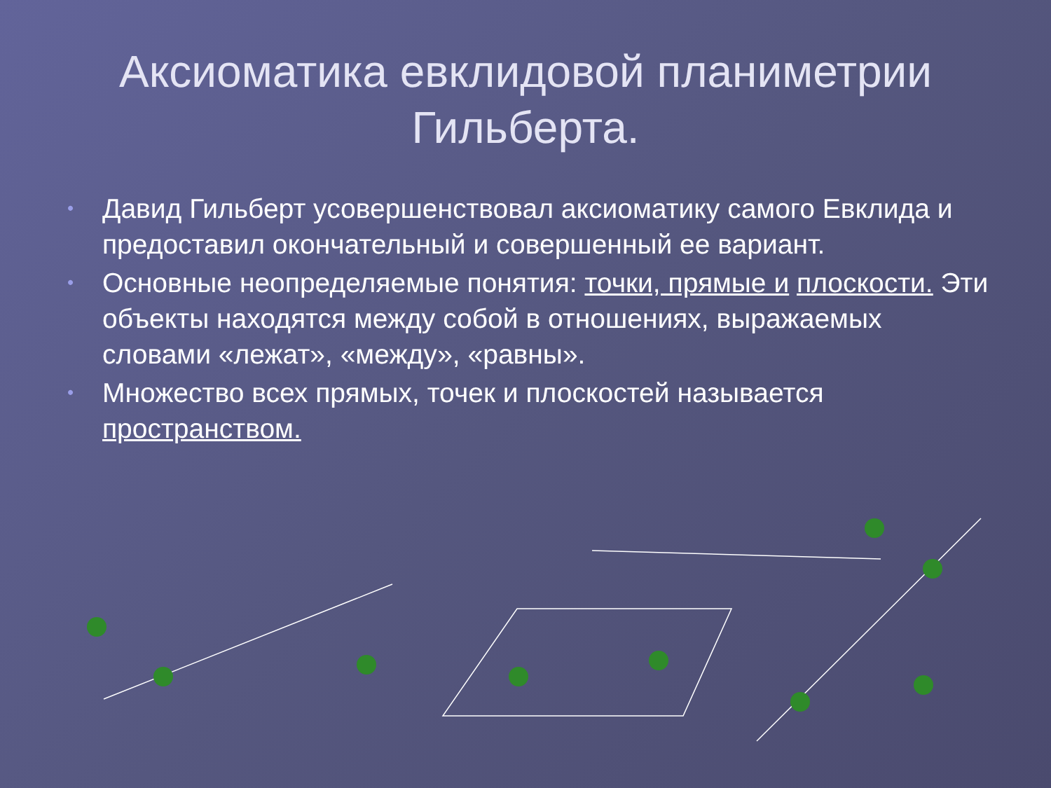Аксиоматика евклидовой планиметрии Гильберта.
• Давид Гильберт усовершенствовал аксиоматику самого Евклида и предоставил окончательный и совершенный ее вариант.
• Основные неопределяемые понятия: точки, прямые и плоскости. Эти объекты находятся между собой в отношениях, выражаемых словами «лежат», «между», «равны».
• Множество всех прямых, точек и плоскостей называется пространством.